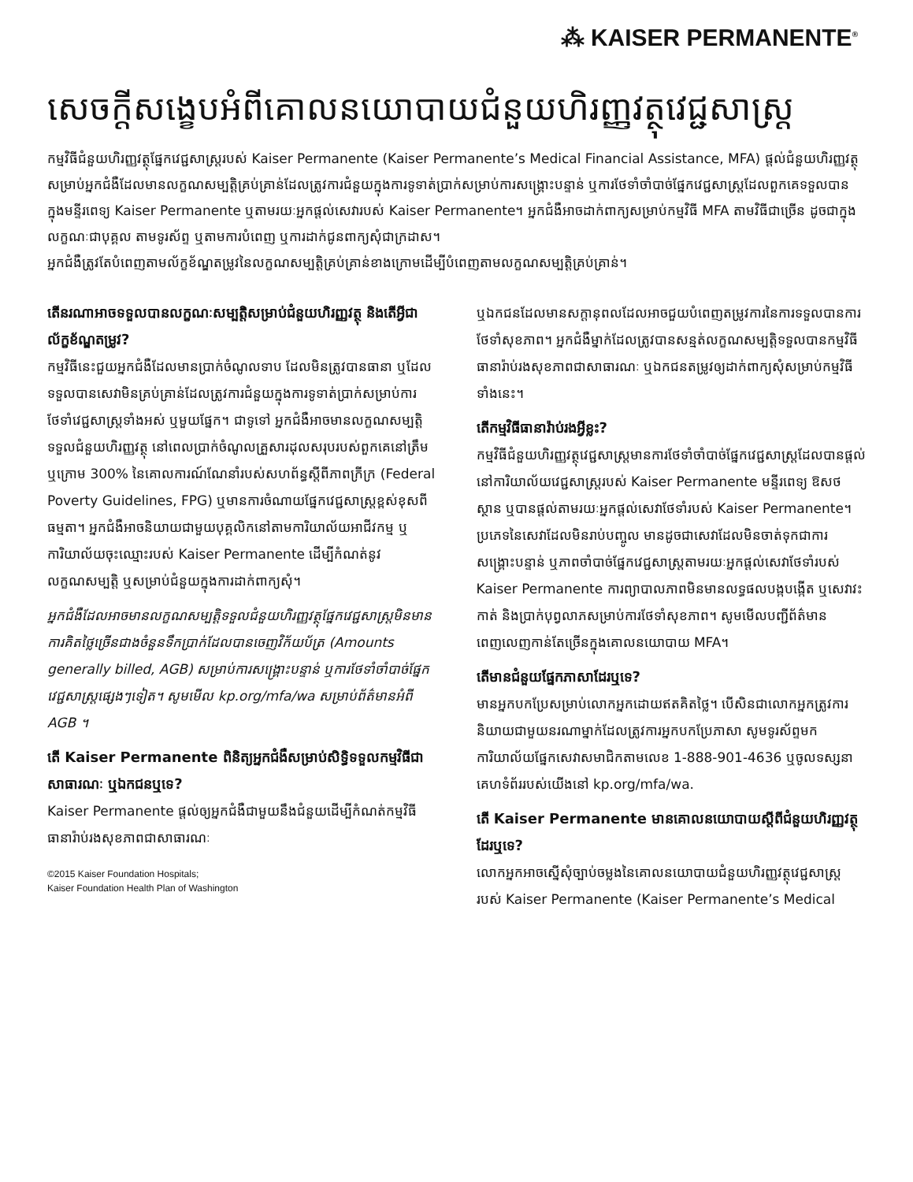⁂ KAISER PERMANENTE<sup>®</sup>
សេចក្តីសង្ខេបអំពីគោលនយោបាយជំនួយហិរញ្ញវត្ថុវេជ្ជសាស្ត្រ
កម្មវិធីជំនួយហិរញ្ញវត្ថុផ្នែកវេជ្ជសាស្ត្ររបស់ Kaiser Permanente (Kaiser Permanente’s Medical Financial Assistance, MFA) ផ្តល់ជំនួយហិរញ្ញវត្ថុសម្រាប់អ្នកជំងឺដែលមានលក្ខណសម្បត្តិគ្រប់គ្រាន់ដែលត្រូវការជំនួយក្នុងការទូទាត់ប្រាក់សម្រាប់ការសង្គ្រោះបន្ទាន់ ឬការថែទាំចាំបាច់ផ្នែកវេជ្ជសាស្ត្រដែលពួកគេទទួលបានក្នុងមន្ទីរពេទ្យ Kaiser Permanente ឬតាមរយៈអ្នកផ្តល់សេវារបស់ Kaiser Permanente។ អ្នកជំងឺអាចដាក់ពាក្យសម្រាប់កម្មវិធី MFA តាមវិធីជាច្រើន ដូចជាក្នុងលក្ខណៈជាបុគ្គល តាមទូរស័ព្ទ ឬតាមការបំពេញ ឬការដាក់ជូនពាក្យសុំជាក្រដាស។
អ្នកជំងឺត្រូវតែបំពេញតាមល័ក្ខខ័ណ្ឌតម្រូវនៃលក្ខណសម្បត្តិគ្រប់គ្រាន់ខាងក្រោមដើម្បីបំពេញតាមលក្ខណសម្បត្តិគ្រប់គ្រាន់។
តើនរណាអាចទទួលបានលក្ខណៈសម្បត្តិសម្រាប់ជំនួយហិរញ្ញវត្ថុ និងតើអ្វីជាល័ក្ខខ័ណ្ឌតម្រូវ?
កម្មវិធីនេះជួយអ្នកជំងឺដែលមានប្រាក់ចំណូលទាប ដែលមិនត្រូវបានធានា ឬដែលទទួលបានសេវាមិនគ្រប់គ្រាន់ដែលត្រូវការជំនួយក្នុងការទូទាត់ប្រាក់សម្រាប់ការថែទាំវេជ្ជសាស្ត្រទាំងអស់ ឬមួយផ្នែក។ ជាទូទៅ អ្នកជំងឺអាចមានលក្ខណសម្បត្តិទទួលជំនួយហិរញ្ញវត្ថុ នៅពេលប្រាក់ចំណូលគ្រួសារដុលសរុបរបស់ពួកគេនៅត្រឹម ឬក្រោម 300% នៃគោលការណ៍ណែនាំរបស់សហព័ន្ធស្តីពីភាពក្រីក្រ (Federal Poverty Guidelines, FPG) ឬមានការចំណាយផ្នែកវេជ្ជសាស្ត្រខ្ពស់ខុសពីធម្មតា។ អ្នកជំងឺអាចនិយាយជាមួយបុគ្គលិកនៅតាមការិយាល័យអាជីវកម្ម ឬការិយាល័យចុះឈ្មោះរបស់ Kaiser Permanente ដើម្បីកំណត់នូវលក្ខណសម្បត្តិ ឬសម្រាប់ជំនួយក្នុងការដាក់ពាក្យសុំ។
អ្នកជំងឺដែលអាចមានលក្ខណសម្បត្តិទទួលជំនួយហិរញ្ញវត្ថុផ្នែកវេជ្ជសាស្ត្រមិនមានការគិតថ្លៃច្រើនជាងចំនួនទឹកប្រាក់ដែលបានចេញវិក័យប័ត្រ (Amounts generally billed, AGB) សម្រាប់ការសង្គ្រោះបន្ទាន់ ឬការថែទាំចាំបាច់ផ្នែកវេជ្ជសាស្ត្រផ្សេងៗទៀត។ សូមមើល kp.org/mfa/wa សម្រាប់ព័ត៌មានអំពី AGB ។
តើ Kaiser Permanente ពិនិត្យអ្នកជំងឺសម្រាប់សិទ្ធិទទួលកម្មវិធីជាសាធារណៈ ឬឯកជនឬទេ?
Kaiser Permanente ផ្តល់ឲ្យអ្នកជំងឺជាមួយនឹងជំនួយដើម្បីកំណត់កម្មវិធីធានារ៉ាប់រងសុខភាពជាសាធារណៈ
©2015 Kaiser Foundation Hospitals;
Kaiser Foundation Health Plan of Washington
ឬឯកជនដែលមានសក្តានុពលដែលអាចជួយបំពេញតម្រូវការនៃការទទួលបានការថែទាំសុខភាព។ អ្នកជំងឺម្នាក់ដែលត្រូវបានសន្មត់លក្ខណសម្បត្តិទទួលបានកម្មវិធីធានារ៉ាប់រងសុខភាពជាសាធារណៈ ឬឯកជនតម្រូវឲ្យដាក់ពាក្យសុំសម្រាប់កម្មវិធីទាំងនេះ។
តើកម្មវិធីធានារ៉ាប់រងអ្វីខ្លះ?
កម្មវិធីជំនួយហិរញ្ញវត្ថុវេជ្ជសាស្ត្រមានការថែទាំចាំបាច់ផ្នែកវេជ្ជសាស្ត្រដែលបានផ្តល់នៅការិយាល័យវេជ្ជសាស្ត្ររបស់ Kaiser Permanente មន្ទីរពេទ្យ ឱសថស្ថាន ឬបានផ្តល់តាមរយៈអ្នកផ្តល់សេវាថែទាំរបស់ Kaiser Permanente។ ប្រភេទនៃសេវាដែលមិនរាប់បញ្ចូល មានដូចជាសេវាដែលមិនចាត់ទុកជាការសង្គ្រោះបន្ទាន់ ឬភាពចាំបាច់ផ្នែកវេជ្ជសាស្ត្រតាមរយៈអ្នកផ្តល់សេវាថែទាំរបស់ Kaiser Permanente ការព្យាបាលភាពមិនមានលទ្ធផលបង្កបង្កើត ឬសេវាវះកាត់ និងប្រាក់បុព្វលាភសម្រាប់ការថែទាំសុខភាព។ សូមមើលបញ្ជីព័ត៌មានពេញលេញកាន់តែច្រើនក្នុងគោលនយោបាយ MFA។
តើមានជំនួយផ្នែកភាសាដែរឬទេ?
មានអ្នកបកប្រែសម្រាប់លោកអ្នកដោយឥតគិតថ្លៃ។ បើសិនជាលោកអ្នកត្រូវការនិយាយជាមួយនរណាម្នាក់ដែលត្រូវការអ្នកបកប្រែភាសា សូមទូរស័ព្ទមកការិយាល័យផ្នែកសេវាសមាជិកតាមលេខ 1-888-901-4636 ឬចូលទស្សនាគេហទំព័ររបស់យើងនៅ kp.org/mfa/wa.
តើ Kaiser Permanente មានគោលនយោបាយស្តីពីជំនួយហិរញ្ញវត្ថុដែរឬទេ?
លោកអ្នកអាចស្នើសុំច្បាប់ចម្លងនៃគោលនយោបាយជំនួយហិរញ្ញវត្ថុវេជ្ជសាស្ត្ររបស់ Kaiser Permanente (Kaiser Permanente’s Medical